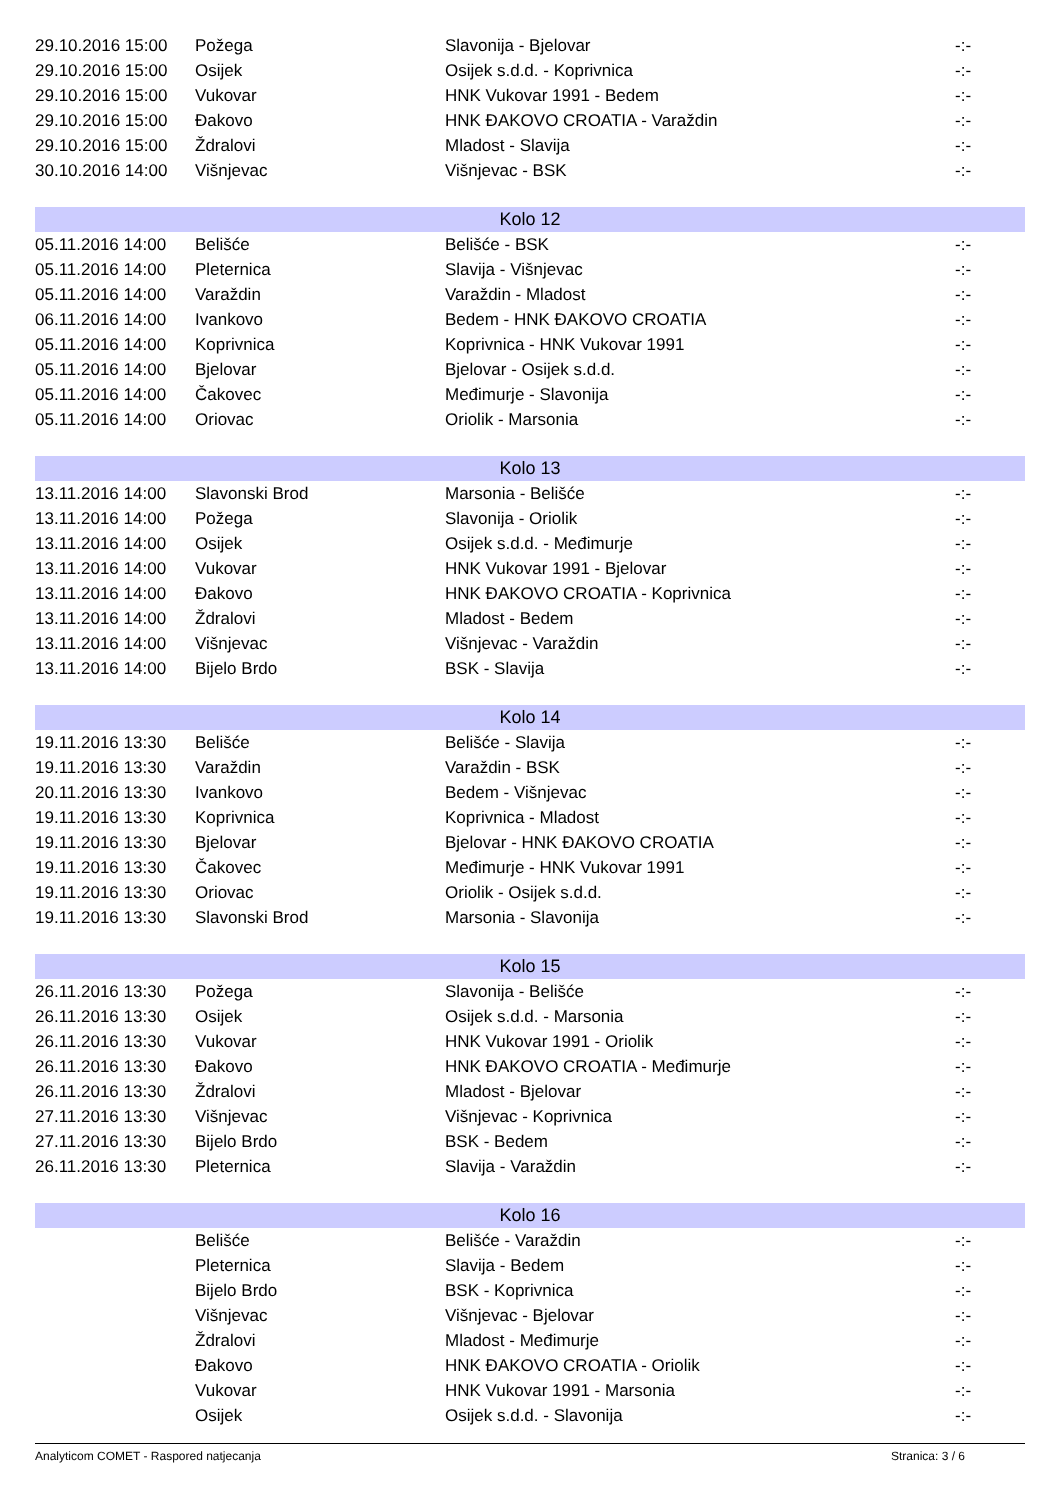| 29.10.2016 15:00 | Požega | Slavonija - Bjelovar | -:- |
| 29.10.2016 15:00 | Osijek | Osijek s.d.d. - Koprivnica | -:- |
| 29.10.2016 15:00 | Vukovar | HNK Vukovar 1991 - Bedem | -:- |
| 29.10.2016 15:00 | Đakovo | HNK ĐAKOVO CROATIA - Varaždin | -:- |
| 29.10.2016 15:00 | Ždralovi | Mladost - Slavija | -:- |
| 30.10.2016 14:00 | Višnjevac | Višnjevac - BSK | -:- |
| Kolo 12 | | | |
| 05.11.2016 14:00 | Belišće | Belišće - BSK | -:- |
| 05.11.2016 14:00 | Pleternica | Slavija - Višnjevac | -:- |
| 05.11.2016 14:00 | Varaždin | Varaždin - Mladost | -:- |
| 06.11.2016 14:00 | Ivankovo | Bedem - HNK ĐAKOVO CROATIA | -:- |
| 05.11.2016 14:00 | Koprivnica | Koprivnica - HNK Vukovar 1991 | -:- |
| 05.11.2016 14:00 | Bjelovar | Bjelovar - Osijek s.d.d. | -:- |
| 05.11.2016 14:00 | Čakovec | Međimurje - Slavonija | -:- |
| 05.11.2016 14:00 | Oriovac | Oriolik - Marsonia | -:- |
| Kolo 13 | | | |
| 13.11.2016 14:00 | Slavonski Brod | Marsonia - Belišće | -:- |
| 13.11.2016 14:00 | Požega | Slavonija - Oriolik | -:- |
| 13.11.2016 14:00 | Osijek | Osijek s.d.d. - Međimurje | -:- |
| 13.11.2016 14:00 | Vukovar | HNK Vukovar 1991 - Bjelovar | -:- |
| 13.11.2016 14:00 | Đakovo | HNK ĐAKOVO CROATIA - Koprivnica | -:- |
| 13.11.2016 14:00 | Ždralovi | Mladost - Bedem | -:- |
| 13.11.2016 14:00 | Višnjevac | Višnjevac - Varaždin | -:- |
| 13.11.2016 14:00 | Bijelo Brdo | BSK - Slavija | -:- |
| Kolo 14 | | | |
| 19.11.2016 13:30 | Belišće | Belišće - Slavija | -:- |
| 19.11.2016 13:30 | Varaždin | Varaždin - BSK | -:- |
| 20.11.2016 13:30 | Ivankovo | Bedem - Višnjevac | -:- |
| 19.11.2016 13:30 | Koprivnica | Koprivnica - Mladost | -:- |
| 19.11.2016 13:30 | Bjelovar | Bjelovar - HNK ĐAKOVO CROATIA | -:- |
| 19.11.2016 13:30 | Čakovec | Međimurje - HNK Vukovar 1991 | -:- |
| 19.11.2016 13:30 | Oriovac | Oriolik - Osijek s.d.d. | -:- |
| 19.11.2016 13:30 | Slavonski Brod | Marsonia - Slavonija | -:- |
| Kolo 15 | | | |
| 26.11.2016 13:30 | Požega | Slavonija - Belišće | -:- |
| 26.11.2016 13:30 | Osijek | Osijek s.d.d. - Marsonia | -:- |
| 26.11.2016 13:30 | Vukovar | HNK Vukovar 1991 - Oriolik | -:- |
| 26.11.2016 13:30 | Đakovo | HNK ĐAKOVO CROATIA - Međimurje | -:- |
| 26.11.2016 13:30 | Ždralovi | Mladost - Bjelovar | -:- |
| 27.11.2016 13:30 | Višnjevac | Višnjevac - Koprivnica | -:- |
| 27.11.2016 13:30 | Bijelo Brdo | BSK - Bedem | -:- |
| 26.11.2016 13:30 | Pleternica | Slavija - Varaždin | -:- |
| Kolo 16 | | | |
| | Belišće | Belišće - Varaždin | -:- |
| | Pleternica | Slavija - Bedem | -:- |
| | Bijelo Brdo | BSK - Koprivnica | -:- |
| | Višnjevac | Višnjevac - Bjelovar | -:- |
| | Ždralovi | Mladost - Međimurje | -:- |
| | Đakovo | HNK ĐAKOVO CROATIA - Oriolik | -:- |
| | Vukovar | HNK Vukovar 1991 - Marsonia | -:- |
| | Osijek | Osijek s.d.d. - Slavonija | -:- |
Analyticom COMET - Raspored natjecanja Stranica: 3 / 6